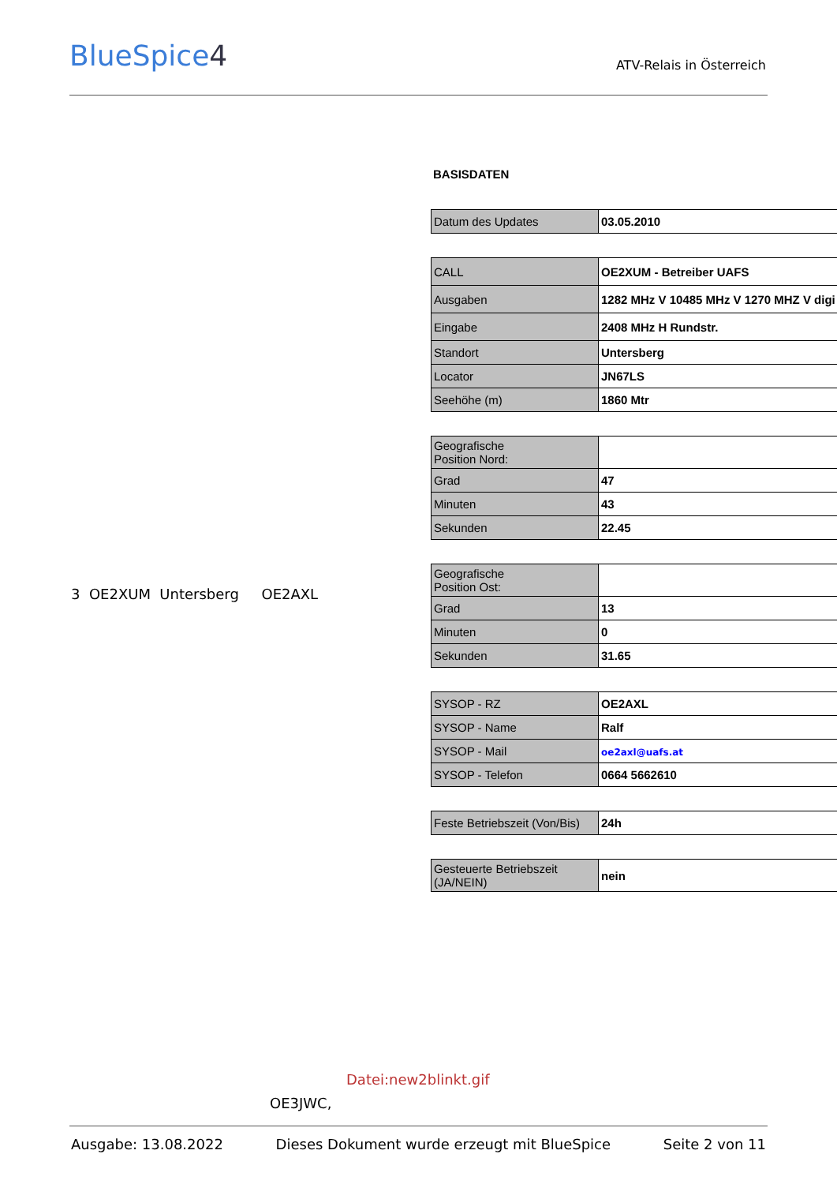BlueSpice4 ATV-Relais in Österreich
3 OE2XUM Untersberg OE2AXL
BASISDATEN
| Datum des Updates | 03.05.2010 |
| CALL | OE2XUM - Betreiber UAFS |
| Ausgaben | 1282 MHz V 10485 MHz V 1270 MHZ V digi |
| Eingabe | 2408 MHz H Rundstr. |
| Standort | Untersberg |
| Locator | JN67LS |
| Seehöhe (m) | 1860 Mtr |
| Geografische Position Nord: | |
| Grad | 47 |
| Minuten | 43 |
| Sekunden | 22.45 |
| Geografische Position Ost: | |
| Grad | 13 |
| Minuten | 0 |
| Sekunden | 31.65 |
| SYSOP - RZ | OE2AXL |
| SYSOP - Name | Ralf |
| SYSOP - Mail | oe2axl@uafs.at |
| SYSOP - Telefon | 0664 5662610 |
| Feste Betriebszeit (Von/Bis) | 24h |
| Gesteuerte Betriebszeit (JA/NEIN) | nein |
Datei:new2blinkt.gif
OE3JWC,
Ausgabe: 13.08.2022 Dieses Dokument wurde erzeugt mit BlueSpice Seite 2 von 11